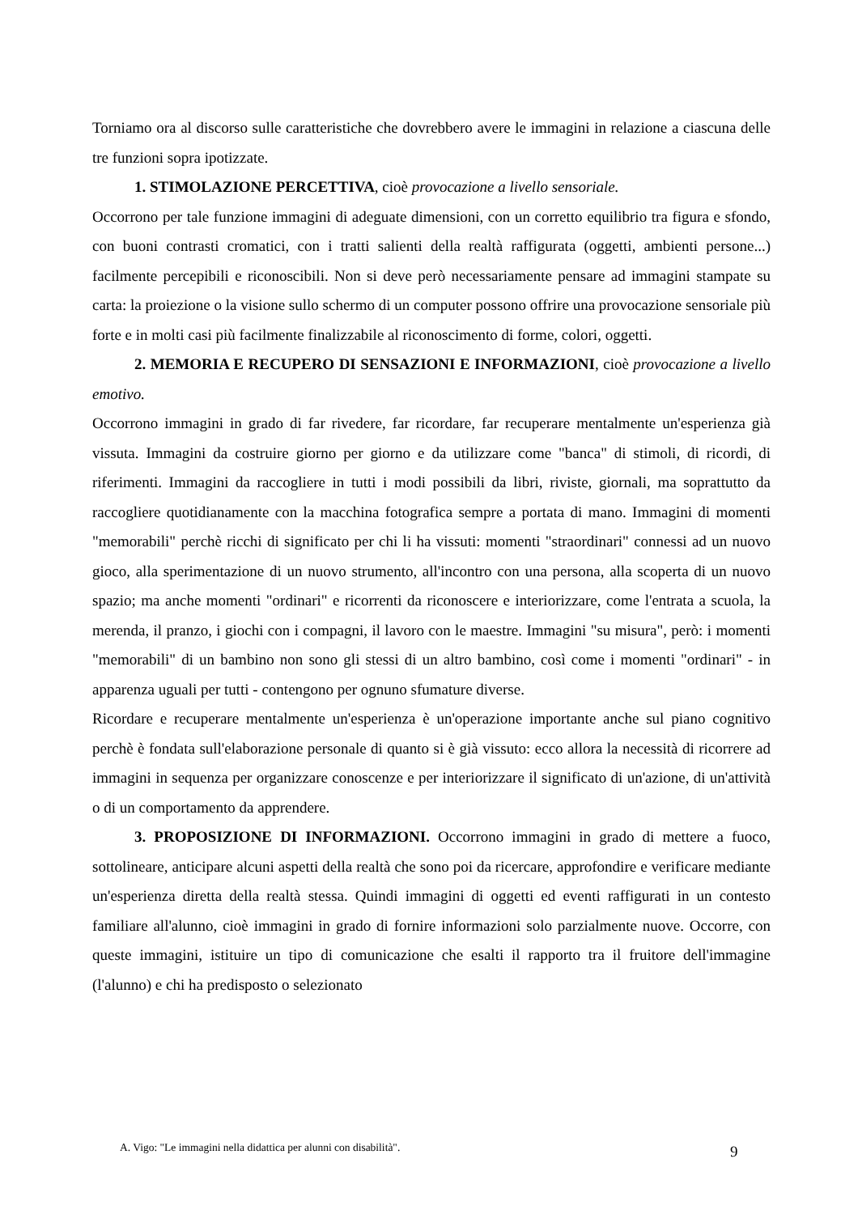Torniamo ora al discorso sulle caratteristiche che dovrebbero avere le immagini in relazione a ciascuna delle tre funzioni sopra ipotizzate.
1. STIMOLAZIONE PERCETTIVA, cioè provocazione a livello sensoriale.
Occorrono per tale funzione immagini di adeguate dimensioni, con un corretto equilibrio tra figura e sfondo, con buoni contrasti cromatici, con i tratti salienti della realtà raffigurata (oggetti, ambienti persone...) facilmente percepibili e riconoscibili. Non si deve però necessariamente pensare ad immagini stampate su carta: la proiezione o la visione sullo schermo di un computer possono offrire una provocazione sensoriale più forte e in molti casi più facilmente finalizzabile al riconoscimento di forme, colori, oggetti.
2. MEMORIA E RECUPERO DI SENSAZIONI E INFORMAZIONI, cioè provocazione a livello emotivo.
Occorrono immagini in grado di far rivedere, far ricordare, far recuperare mentalmente un'esperienza già vissuta. Immagini da costruire giorno per giorno e da utilizzare come "banca" di stimoli, di ricordi, di riferimenti. Immagini da raccogliere in tutti i modi possibili da libri, riviste, giornali, ma soprattutto da raccogliere quotidianamente con la macchina fotografica sempre a portata di mano. Immagini di momenti "memorabili" perchè ricchi di significato per chi li ha vissuti: momenti "straordinari" connessi ad un nuovo gioco, alla sperimentazione di un nuovo strumento, all'incontro con una persona, alla scoperta di un nuovo spazio; ma anche momenti "ordinari" e ricorrenti da riconoscere e interiorizzare, come l'entrata a scuola, la merenda, il pranzo, i giochi con i compagni, il lavoro con le maestre. Immagini "su misura", però: i momenti "memorabili" di un bambino non sono gli stessi di un altro bambino, così come i momenti "ordinari" - in apparenza uguali per tutti - contengono per ognuno sfumature diverse.
Ricordare e recuperare mentalmente un'esperienza è un'operazione importante anche sul piano cognitivo perchè è fondata sull'elaborazione personale di quanto si è già vissuto: ecco allora la necessità di ricorrere ad immagini in sequenza per organizzare conoscenze e per interiorizzare il significato di un'azione, di un'attività o di un comportamento da apprendere.
3. PROPOSIZIONE DI INFORMAZIONI. Occorrono immagini in grado di mettere a fuoco, sottolineare, anticipare alcuni aspetti della realtà che sono poi da ricercare, approfondire e verificare mediante un'esperienza diretta della realtà stessa. Quindi immagini di oggetti ed eventi raffigurati in un contesto familiare all'alunno, cioè immagini in grado di fornire informazioni solo parzialmente nuove. Occorre, con queste immagini, istituire un tipo di comunicazione che esalti il rapporto tra il fruitore dell'immagine (l'alunno) e chi ha predisposto o selezionato
A. Vigo: "Le immagini nella didattica per alunni con disabilità".
9